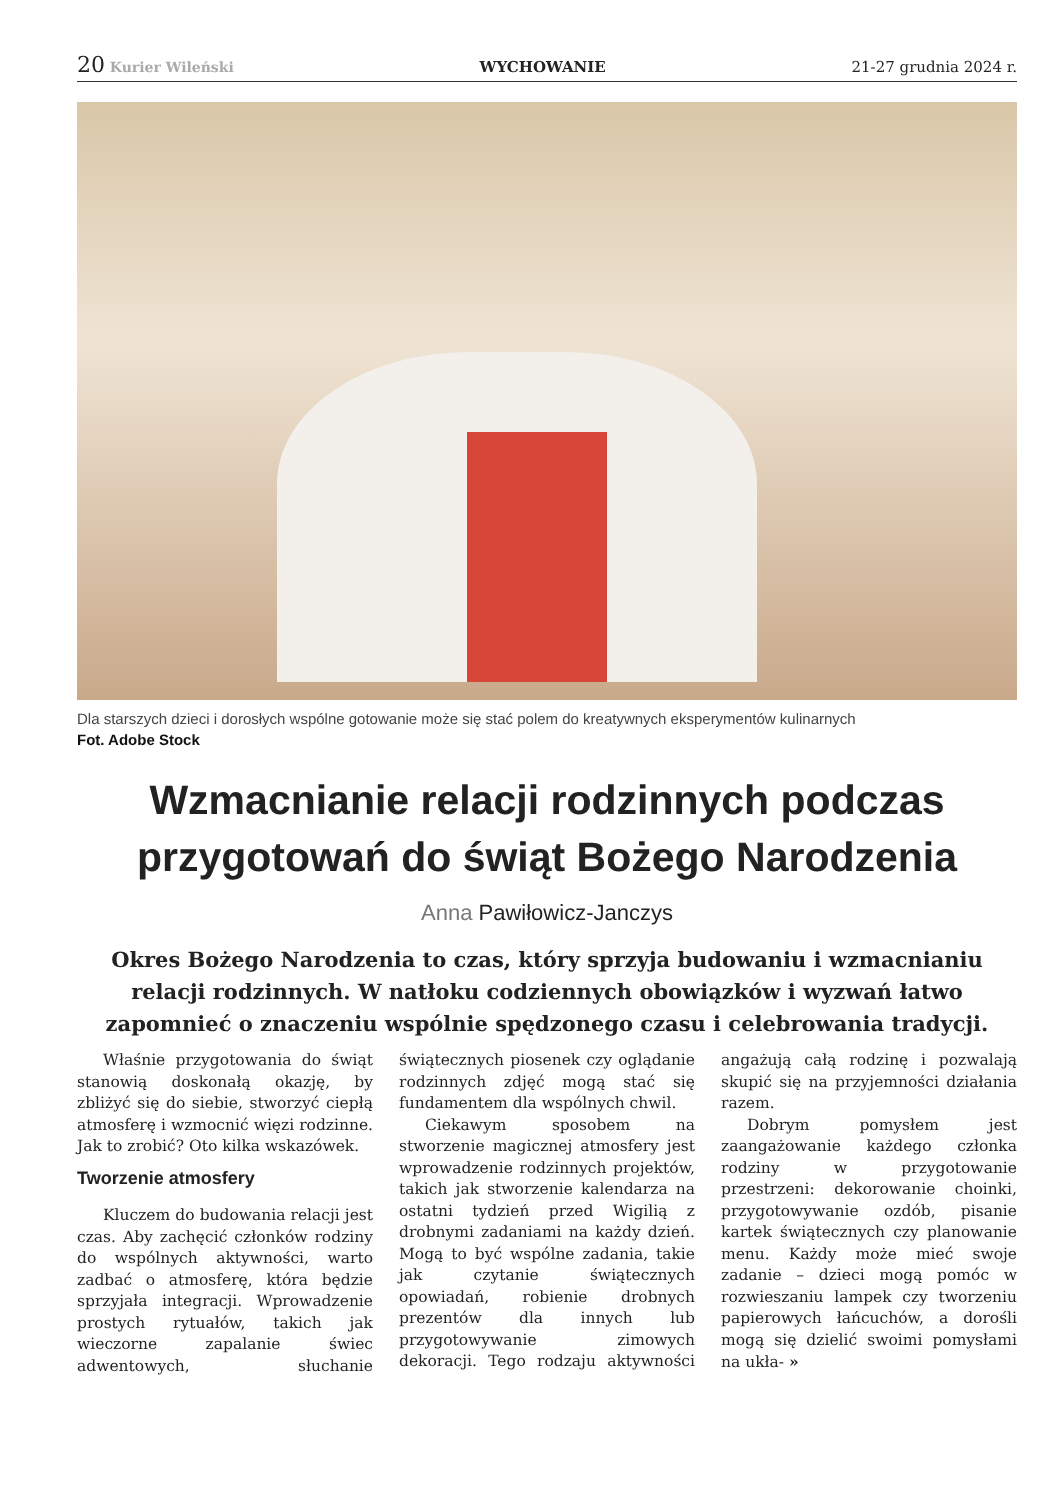20 Kurier Wileński WYCHOWANIE 21-27 grudnia 2024 r.
Dla starszych dzieci i dorosłych wspólne gotowanie może się stać polem do kreatywnych eksperymentów kulinarnych
Fot. Adobe Stock
Wzmacnianie relacji rodzinnych podczas
przygotowań do świąt Bożego Narodzenia
Anna Pawiłowicz-Janczys
Okres Bożego Narodzenia to czas, który sprzyja budowaniu i wzmacnianiu relacji rodzinnych. W natłoku codziennych obowiązków i wyzwań łatwo zapomnieć o znaczeniu wspólnie spędzonego czasu i celebrowania tradycji.
Właśnie przygotowania do świąt stanowią doskonałą okazję, by zbliżyć się do siebie, stworzyć ciepłą atmosferę i wzmocnić więzi rodzinne. Jak to zrobić? Oto kilka wskazówek.
Tworzenie atmosfery
Kluczem do budowania relacji jest czas. Aby zachęcić członków rodziny do wspólnych aktywności, warto zadbać o atmosferę, która będzie sprzyjała integracji. Wprowadzenie prostych rytuałów, takich jak wieczorne zapalanie świec adwentowych, słuchanie świątecznych piosenek czy oglądanie rodzinnych zdjęć mogą stać się fundamentem dla wspólnych chwil.
Ciekawym sposobem na stworzenie magicznej atmosfery jest wprowadzenie rodzinnych projektów, takich jak stworzenie kalendarza na ostatni tydzień przed Wigilią z drobnymi zadaniami na każdy dzień. Mogą to być wspólne zadania, takie jak czytanie świątecznych opowiadań, robienie drobnych prezentów dla innych lub przygotowywanie zimowych dekoracji. Tego rodzaju aktywności angażują całą rodzinę i pozwalają skupić się na przyjemności działania razem.
Dobrym pomysłem jest zaangażowanie każdego członka rodziny w przygotowanie przestrzeni: dekorowanie choinki, przygotowywanie ozdób, pisanie kartek świątecznych czy planowanie menu. Każdy może mieć swoje zadanie – dzieci mogą pomóc w rozwieszaniu lampek czy tworzeniu papierowych łańcuchów, a dorośli mogą się dzielić swoimi pomysłami na ukła- »